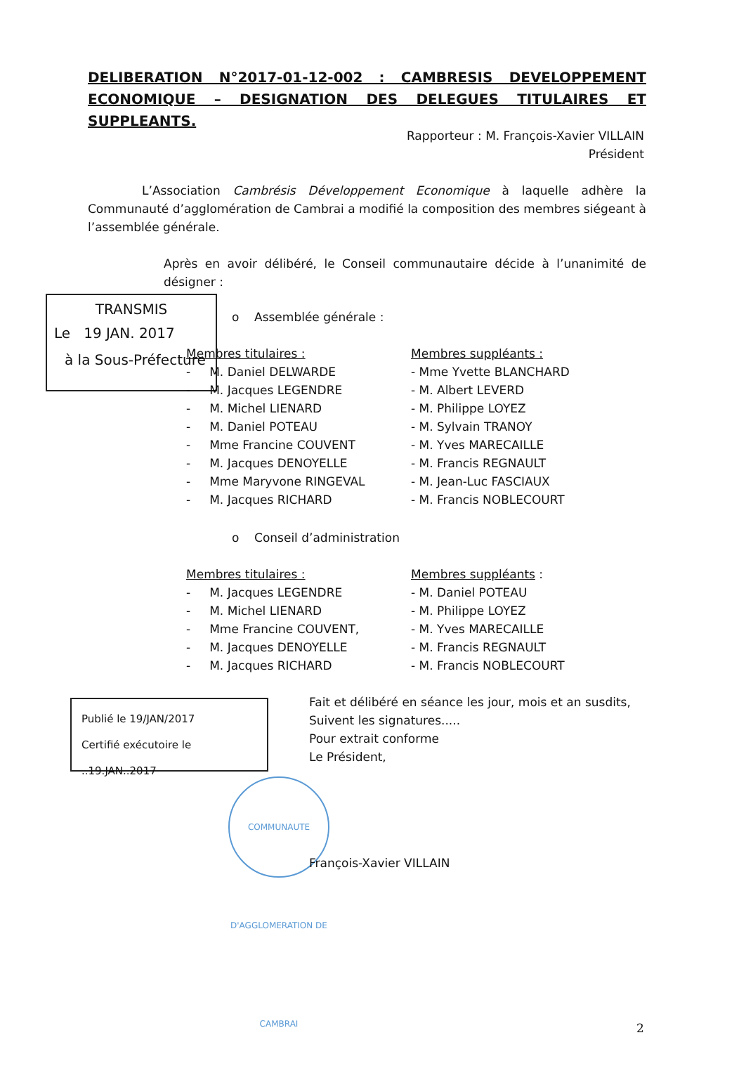DELIBERATION N°2017-01-12-002 : CAMBRESIS DEVELOPPEMENT ECONOMIQUE – DESIGNATION DES DELEGUES TITULAIRES ET SUPPLEANTS.
Rapporteur : M. François-Xavier VILLAIN
Président
L’Association Cambrésis Développement Economique à laquelle adhère la Communauté d’agglomération de Cambrai a modifié la composition des membres siégeant à l’assemblée générale.
Après en avoir délibéré, le Conseil communautaire décide à l’unanimité de désigner :
TRANSMIS
Le 19 JAN. 2017
à la Sous-Préfecture
o Assemblée générale :
Membres titulaires :
- M. Daniel DELWARDE
- M. Jacques LEGENDRE
- M. Michel LIENARD
- M. Daniel POTEAU
- Mme Francine COUVENT
- M. Jacques DENOYELLE
- Mme Maryvone RINGEVAL
- M. Jacques RICHARD
Membres suppléants :
- Mme Yvette BLANCHARD
- M. Albert LEVERD
- M. Philippe LOYEZ
- M. Sylvain TRANOY
- M. Yves MARECAILLE
- M. Francis REGNAULT
- M. Jean-Luc FASCIAUX
- M. Francis NOBLECOURT
o Conseil d’administration
Membres titulaires :
- M. Jacques LEGENDRE
- M. Michel LIENARD
- Mme Francine COUVENT,
- M. Jacques DENOYELLE
- M. Jacques RICHARD
Membres suppléants :
- M. Daniel POTEAU
- M. Philippe LOYEZ
- M. Yves MARECAILLE
- M. Francis REGNAULT
- M. Francis NOBLECOURT
Publié le 19/JAN/2017
Certifié exécutoire le ..19.JAN..2017
Fait et délibéré en séance les jour, mois et an susdits,
Suivent les signatures.....
Pour extrait conforme
Le Président,
COMMUNAUTE D'AGGLOMERATION DE CAMBRAI
François-Xavier VILLAIN
2